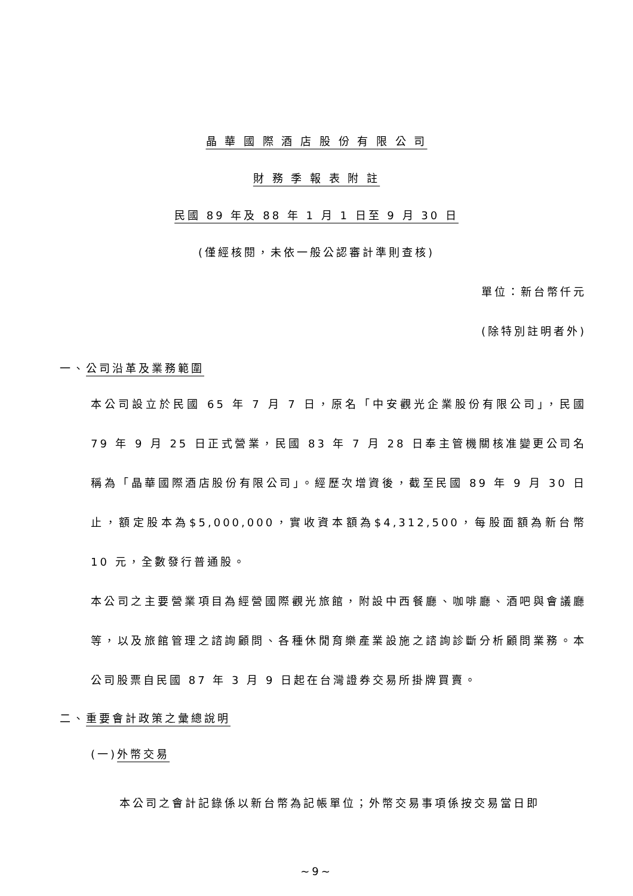晶 華 國 際 酒 店 股 份 有 限 公 司
財 務 季 報 表 附 註
民國 89 年及 88 年 1 月 1 日至 9 月 30 日
(僅經核閱，未依一般公認審計準則查核)
單位：新台幣仟元
(除特別註明者外)
一、公司沿革及業務範圍
本公司設立於民國 65 年 7 月 7 日，原名「中安觀光企業股份有限公司」，民國 79 年 9 月 25 日正式營業，民國 83 年 7 月 28 日奉主管機關核准變更公司名稱為「晶華國際酒店股份有限公司」。經歷次增資後，截至民國 89 年 9 月 30 日止，額定股本為$5,000,000，實收資本額為$4,312,500，每股面額為新台幣 10 元，全數發行普通股。
本公司之主要營業項目為經營國際觀光旅館，附設中西餐廳、咖啡廳、酒吧與會議廳等，以及旅館管理之諮詢顧問、各種休閒育樂產業設施之諮詢診斷分析顧問業務。本公司股票自民國 87 年 3 月 9 日起在台灣證券交易所掛牌買賣。
二、重要會計政策之彙總說明
(一)外幣交易
本公司之會計記錄係以新台幣為記帳單位；外幣交易事項係按交易當日即
~9~